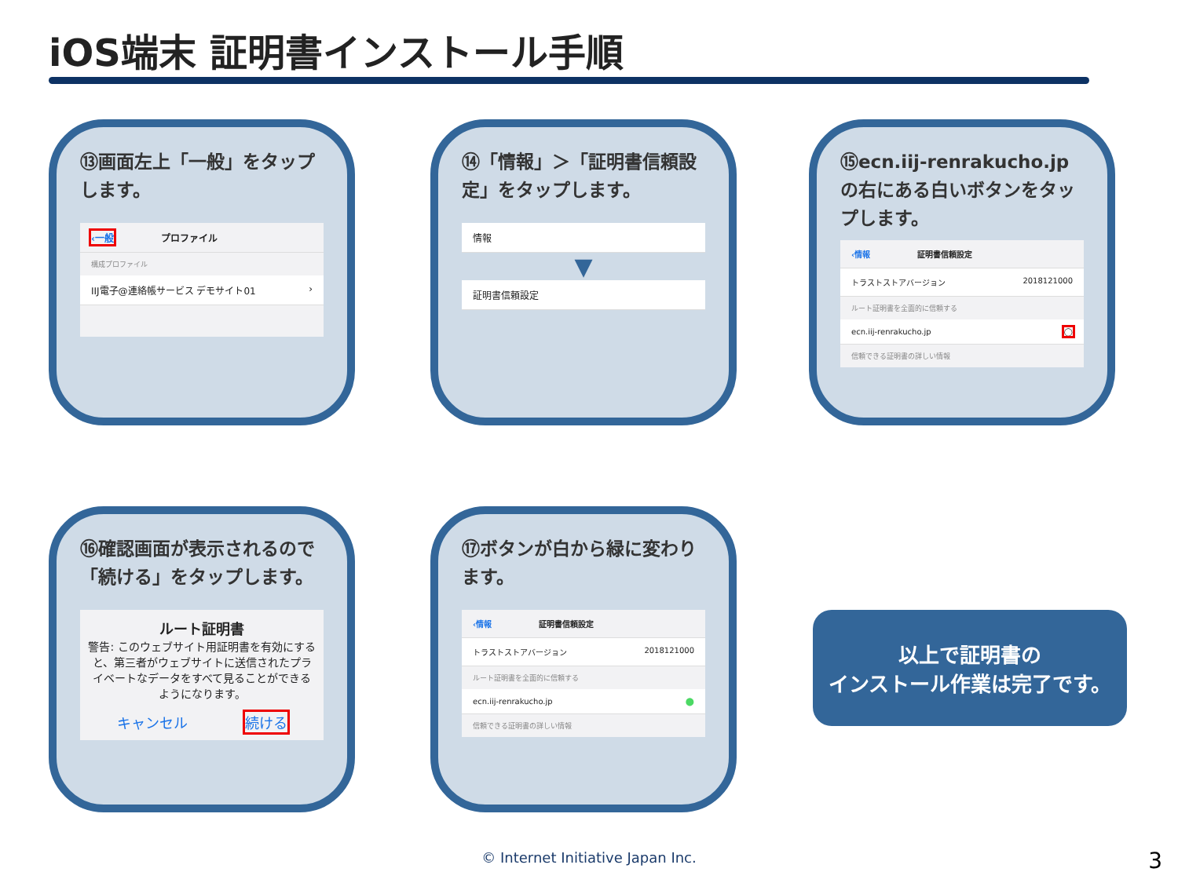iOS端末 証明書インストール手順
⑬画面左上「一般」をタップします。
‹一般 プロファイル
構成プロファイル
IIJ電子@連絡帳サービス デモサイト01 ›
⑭「情報」＞「証明書信頼設定」をタップします。
情報
▼
証明書信頼設定
⑮ecn.iij-renrakucho.jpの右にある白いボタンをタップします。
‹情報 証明書信頼設定
トラストストアバージョン 2018121000
ルート証明書を全面的に信頼する
ecn.iij-renrakucho.jp ◯
信頼できる証明書の詳しい情報
⑯確認画面が表示されるので「続ける」をタップします。
ルート証明書
警告: このウェブサイト用証明書を有効にすると、第三者がウェブサイトに送信されたプライベートなデータをすべて見ることができるようになります。
キャンセル 続ける
⑰ボタンが白から緑に変わります。
‹情報 証明書信頼設定
トラストストアバージョン 2018121000
ルート証明書を全面的に信頼する
ecn.iij-renrakucho.jp ⬤
信頼できる証明書の詳しい情報
以上で証明書の
インストール作業は完了です。
© Internet Initiative Japan Inc. 3